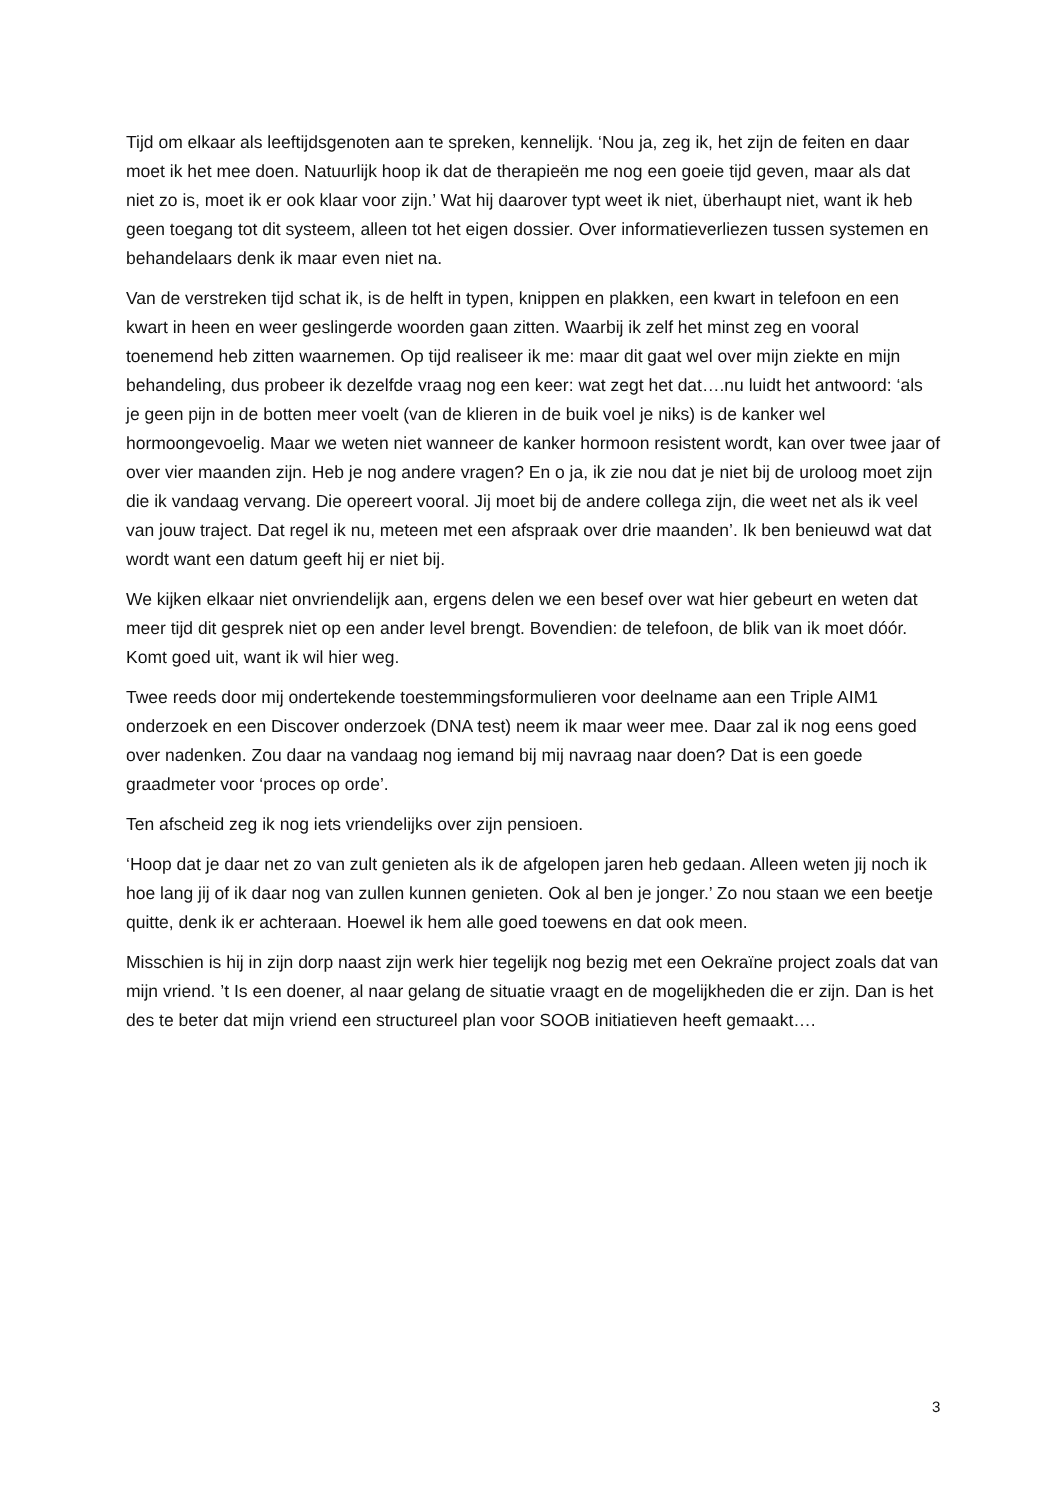Tijd om elkaar als leeftijdsgenoten aan te spreken, kennelijk. ‘Nou ja, zeg ik, het zijn de feiten en daar moet ik het mee doen. Natuurlijk hoop ik dat de therapieën me nog een goeie tijd geven, maar als dat niet zo is, moet ik er ook klaar voor zijn.’ Wat hij daarover typt weet ik niet, überhaupt niet, want ik heb geen toegang tot dit systeem, alleen tot het eigen dossier. Over informatieverliezen tussen systemen en behandelaars denk ik maar even niet na.
Van de verstreken tijd schat ik, is de helft in typen, knippen en plakken, een kwart in telefoon en een kwart in heen en weer geslingerde woorden gaan zitten. Waarbij ik zelf het minst zeg en vooral toenemend heb zitten waarnemen. Op tijd realiseer ik me: maar dit gaat wel over mijn ziekte en mijn behandeling, dus probeer ik dezelfde vraag nog een keer: wat zegt het dat….nu luidt het antwoord: ‘als je geen pijn in de botten meer voelt (van de klieren in de buik voel je niks) is de kanker wel hormoongevoelig. Maar we weten niet wanneer de kanker hormoon resistent wordt, kan over twee jaar of over vier maanden zijn. Heb je nog andere vragen? En o ja, ik zie nou dat je niet bij de uroloog moet zijn die ik vandaag vervang. Die opereert vooral. Jij moet bij de andere collega zijn, die weet net als ik veel van jouw traject. Dat regel ik nu, meteen met een afspraak over drie maanden’. Ik ben benieuwd wat dat wordt want een datum geeft hij er niet bij.
We kijken elkaar niet onvriendelijk aan, ergens delen we een besef over wat hier gebeurt en weten dat meer tijd dit gesprek niet op een ander level brengt. Bovendien: de telefoon, de blik van ik moet dóór. Komt goed uit, want ik wil hier weg.
Twee reeds door mij ondertekende toestemmingsformulieren voor deelname aan een Triple AIM1 onderzoek en een Discover onderzoek (DNA test) neem ik maar weer mee. Daar zal ik nog eens goed over nadenken. Zou daar na vandaag nog iemand bij mij navraag naar doen? Dat is een goede graadmeter voor ‘proces op orde’.
Ten afscheid zeg ik nog iets vriendelijks over zijn pensioen.
‘Hoop dat je daar net zo van zult genieten als ik de afgelopen jaren heb gedaan. Alleen weten jij noch ik hoe lang jij of ik daar nog van zullen kunnen genieten. Ook al ben je jonger.’ Zo nou staan we een beetje quitte, denk ik er achteraan. Hoewel ik hem alle goed toewens en dat ook meen.
Misschien is hij in zijn dorp naast zijn werk hier tegelijk nog bezig met een Oekraïne project zoals dat van mijn vriend. ’t Is een doener, al naar gelang de situatie vraagt en de mogelijkheden die er zijn. Dan is het des te beter dat mijn vriend een structureel plan voor SOOB initiatieven heeft gemaakt….
3